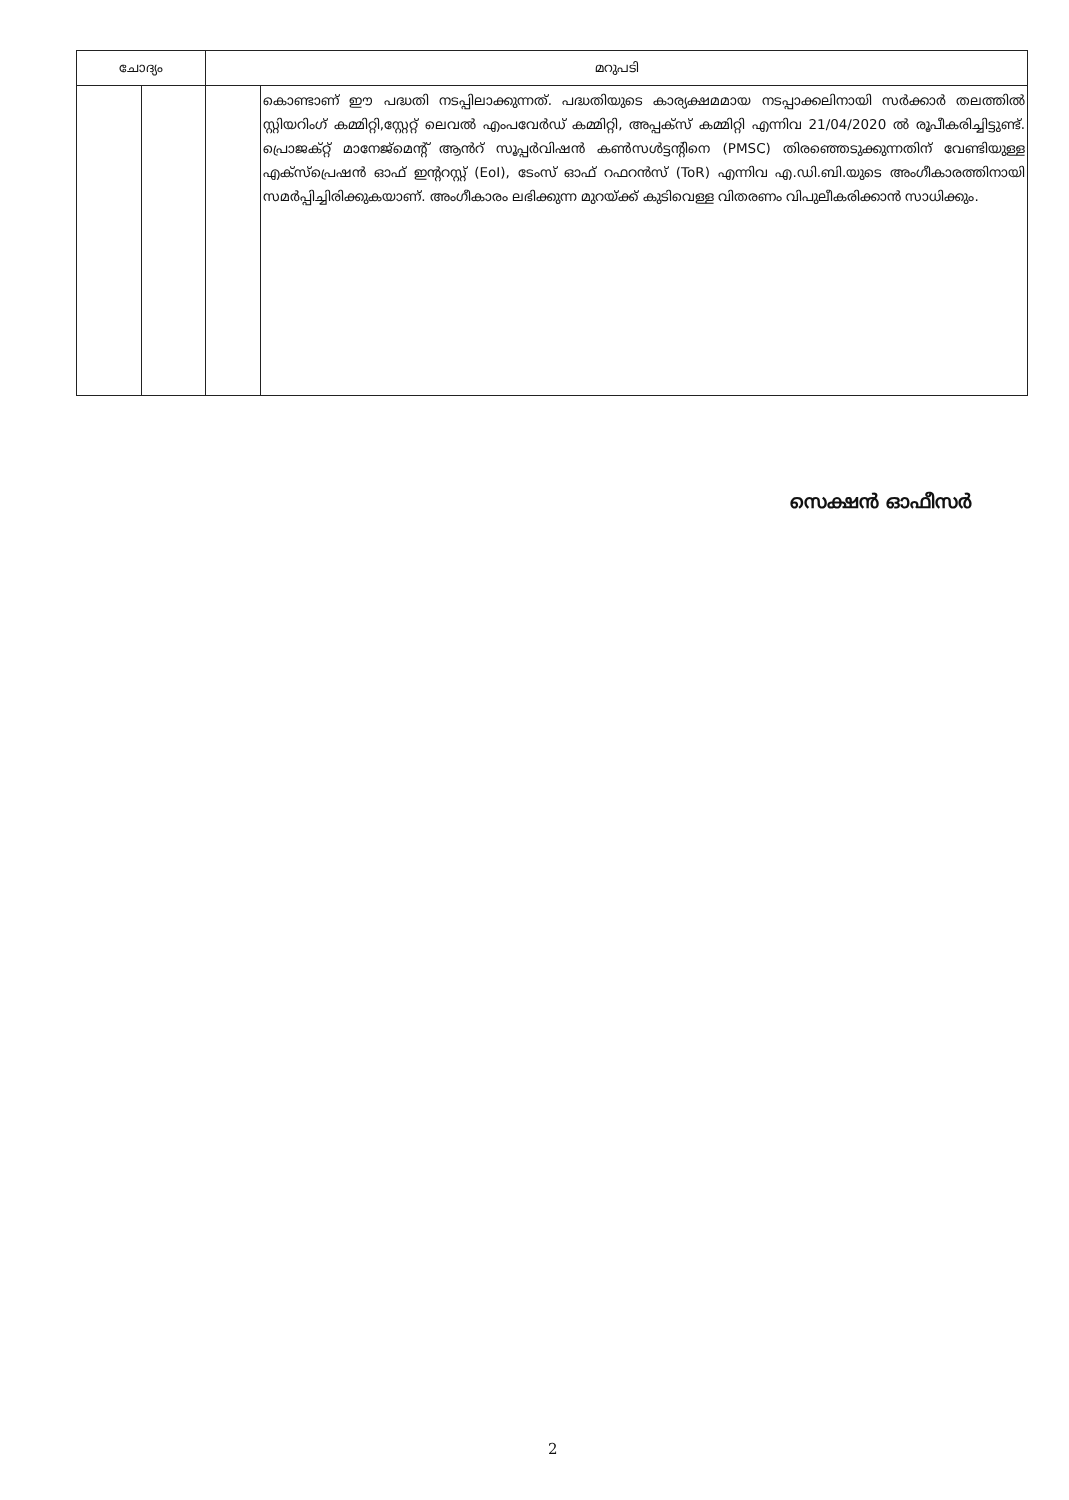| ചോദ്യം | | മറുപടി | |
| --- | --- | --- | --- |
| | | | കൊണ്ടാണ് ഈ പദ്ധതി നടപ്പിലാക്കുന്നത്. പദ്ധതിയുടെ കാര്യക്ഷമമായ നടപ്പാക്കലിനായി സർക്കാർ തലത്തിൽ സ്റ്റിയറിംഗ് കമ്മിറ്റി,സ്റ്റേറ്റ് ലെവൽ എംപവേർഡ് കമ്മിറ്റി, അപ്പക്സ് കമ്മിറ്റി എന്നിവ 21/04/2020 ൽ രൂപീകരിച്ചിട്ടുണ്ട്. പ്രൊജക്റ്റ് മാനേജ്മെന്റ് ആൻറ് സൂപ്പർവിഷൻ കൺസൾട്ടന്റിനെ (PMSC) തിരഞ്ഞെടുക്കുന്നതിന് വേണ്ടിയുള്ള എക്സ്പ്രെഷൻ ഓഫ് ഇന്ററസ്റ്റ് (EoI), ടേംസ് ഓഫ് റഫറൻസ് (ToR) എന്നിവ എ.ഡി.ബി.യുടെ അംഗീകാരത്തിനായി സമർപ്പിച്ചിരിക്കുകയാണ്. അംഗീകാരം ലഭിക്കുന്ന മുറയ്ക്ക് കുടിവെള്ള വിതരണം വിപുലീകരിക്കാൻ സാധിക്കും. |
സെക്ഷൻ ഓഫീസർ
2